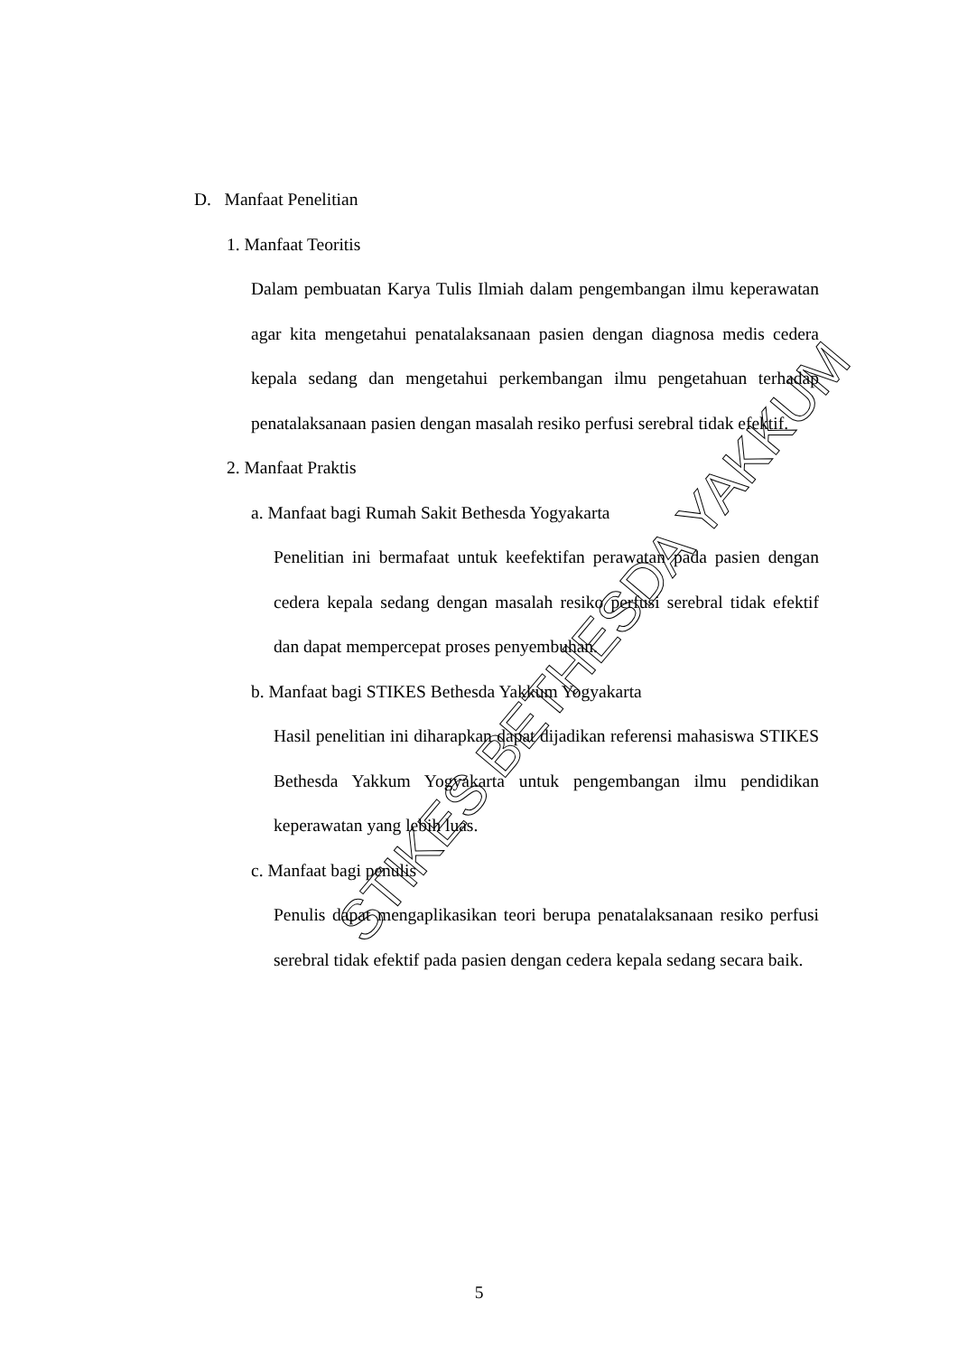D. Manfaat Penelitian
1. Manfaat Teoritis
Dalam pembuatan Karya Tulis Ilmiah dalam pengembangan ilmu keperawatan agar kita mengetahui penatalaksanaan pasien dengan diagnosa medis cedera kepala sedang dan mengetahui perkembangan ilmu pengetahuan terhadap penatalaksanaan pasien dengan masalah resiko perfusi serebral tidak efektif.
2. Manfaat Praktis
a. Manfaat bagi Rumah Sakit Bethesda Yogyakarta
Penelitian ini bermafaat untuk keefektifan perawatan pada pasien dengan cedera kepala sedang dengan masalah resiko perfusi serebral tidak efektif dan dapat mempercepat proses penyembuhan.
b. Manfaat bagi STIKES Bethesda Yakkum Yogyakarta
Hasil penelitian ini diharapkan dapat dijadikan referensi mahasiswa STIKES Bethesda Yakkum Yogyakarta untuk pengembangan ilmu pendidikan keperawatan yang lebih luas.
c. Manfaat bagi penulis
Penulis dapat mengaplikasikan teori berupa penatalaksanaan resiko perfusi serebral tidak efektif pada pasien dengan cedera kepala sedang secara baik.
STIKES BETHESDA YAKKUM
5